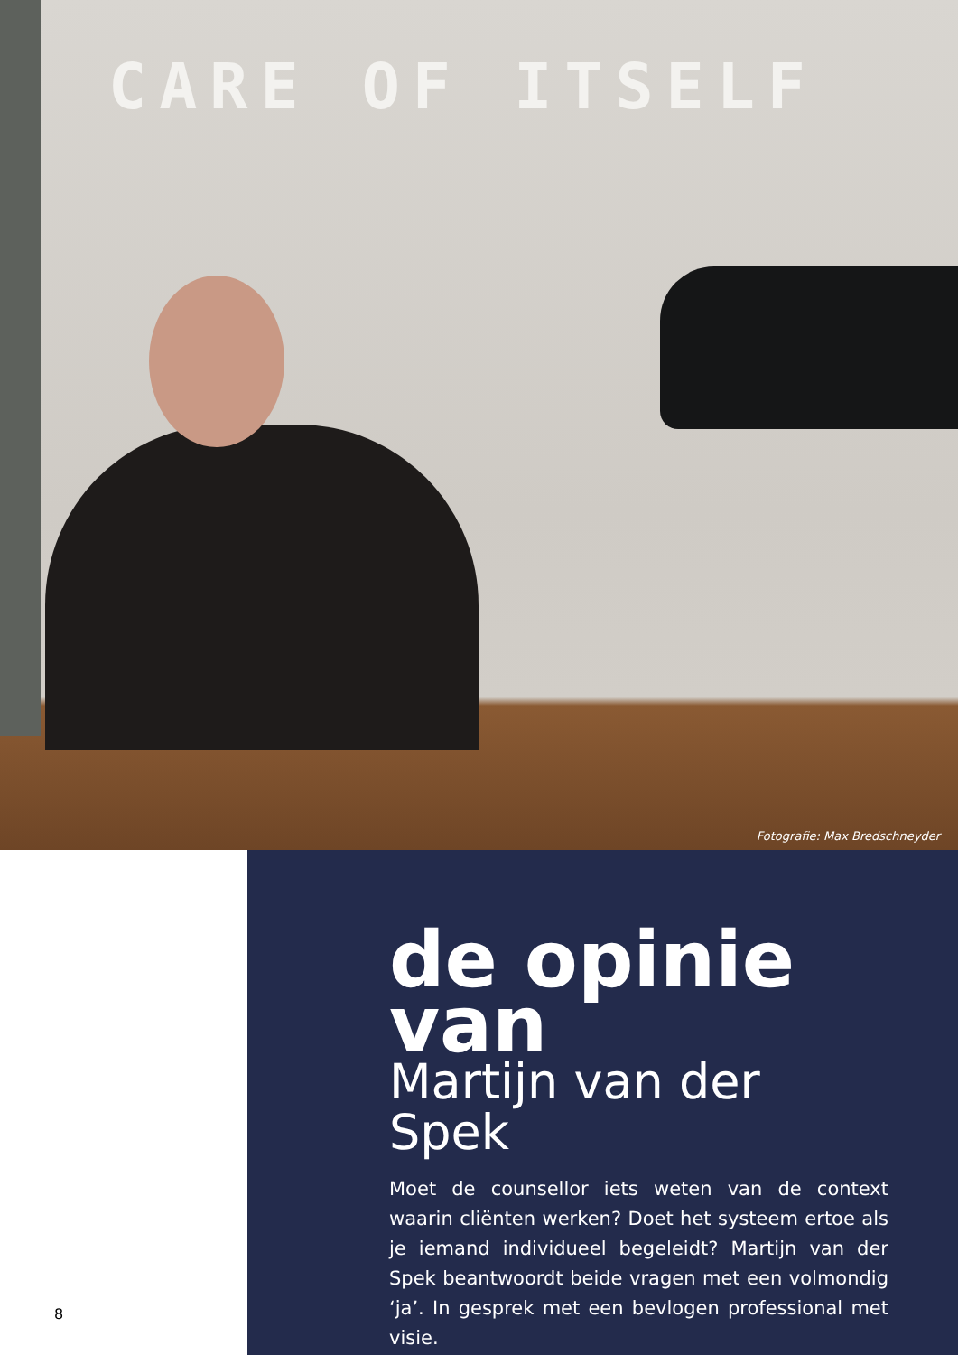CARE OF ITSELF
Fotografie: Max Bredschneyder
8
de opinie van
Martijn van der Spek
Moet de counsellor iets weten van de context waarin cliënten werken? Doet het systeem ertoe als je iemand individueel begeleidt? Martijn van der Spek beantwoordt beide vragen met een volmondig ‘ja’. In gesprek met een bevlogen professional met visie.